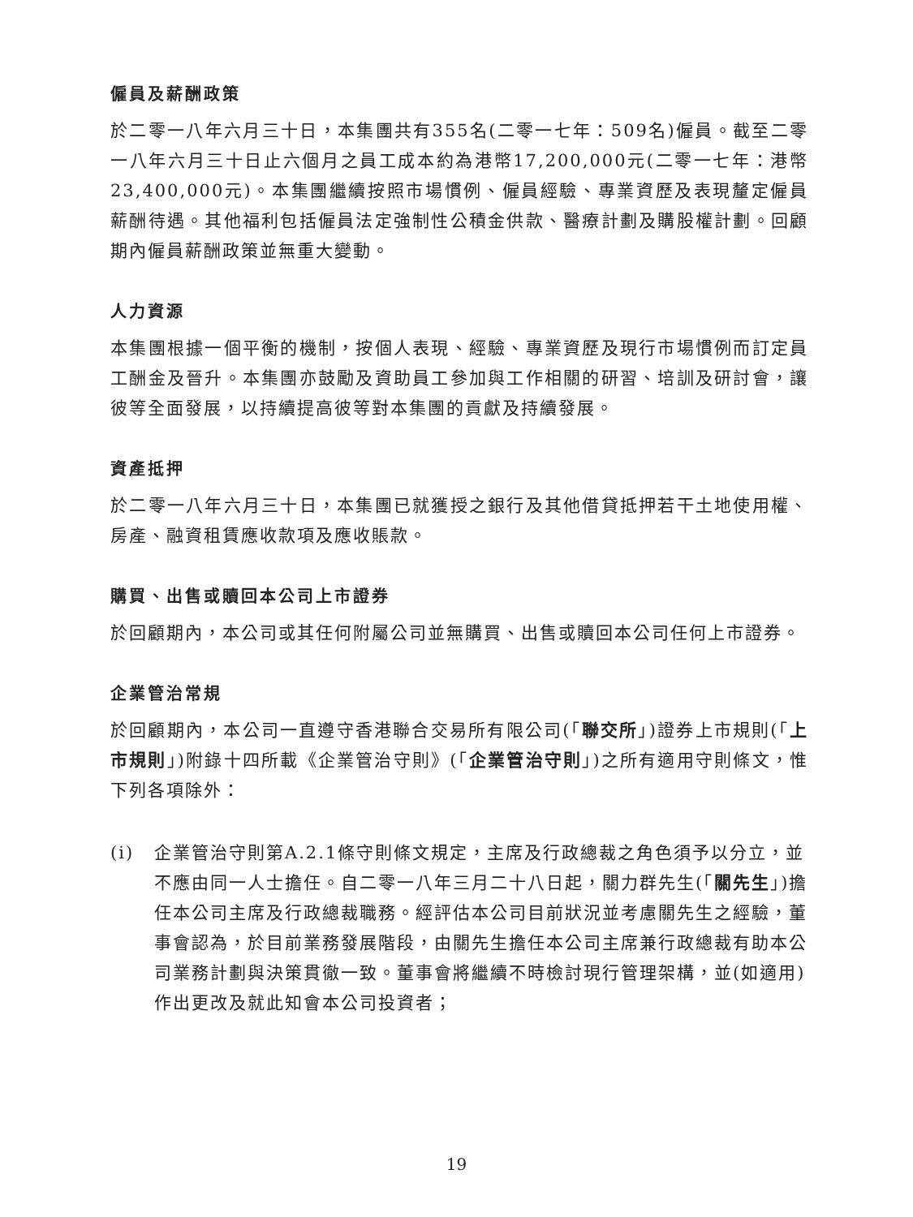僱員及薪酬政策
於二零一八年六月三十日，本集團共有355名(二零一七年：509名)僱員。截至二零一八年六月三十日止六個月之員工成本約為港幣17,200,000元(二零一七年：港幣23,400,000元)。本集團繼續按照市場慣例、僱員經驗、專業資歷及表現釐定僱員薪酬待遇。其他福利包括僱員法定強制性公積金供款、醫療計劃及購股權計劃。回顧期內僱員薪酬政策並無重大變動。
人力資源
本集團根據一個平衡的機制，按個人表現、經驗、專業資歷及現行市場慣例而訂定員工酬金及晉升。本集團亦鼓勵及資助員工參加與工作相關的研習、培訓及研討會，讓彼等全面發展，以持續提高彼等對本集團的貢獻及持續發展。
資產抵押
於二零一八年六月三十日，本集團已就獲授之銀行及其他借貸抵押若干土地使用權、房產、融資租賃應收款項及應收賬款。
購買、出售或贖回本公司上市證券
於回顧期內，本公司或其任何附屬公司並無購買、出售或贖回本公司任何上市證券。
企業管治常規
於回顧期內，本公司一直遵守香港聯合交易所有限公司(「聯交所」)證券上市規則(「上市規則」)附錄十四所載《企業管治守則》(「企業管治守則」)之所有適用守則條文，惟下列各項除外：
(i) 企業管治守則第A.2.1條守則條文規定，主席及行政總裁之角色須予以分立，並不應由同一人士擔任。自二零一八年三月二十八日起，關力群先生(「關先生」)擔任本公司主席及行政總裁職務。經評估本公司目前狀況並考慮關先生之經驗，董事會認為，於目前業務發展階段，由關先生擔任本公司主席兼行政總裁有助本公司業務計劃與決策貫徹一致。董事會將繼續不時檢討現行管理架構，並(如適用)作出更改及就此知會本公司投資者；
19